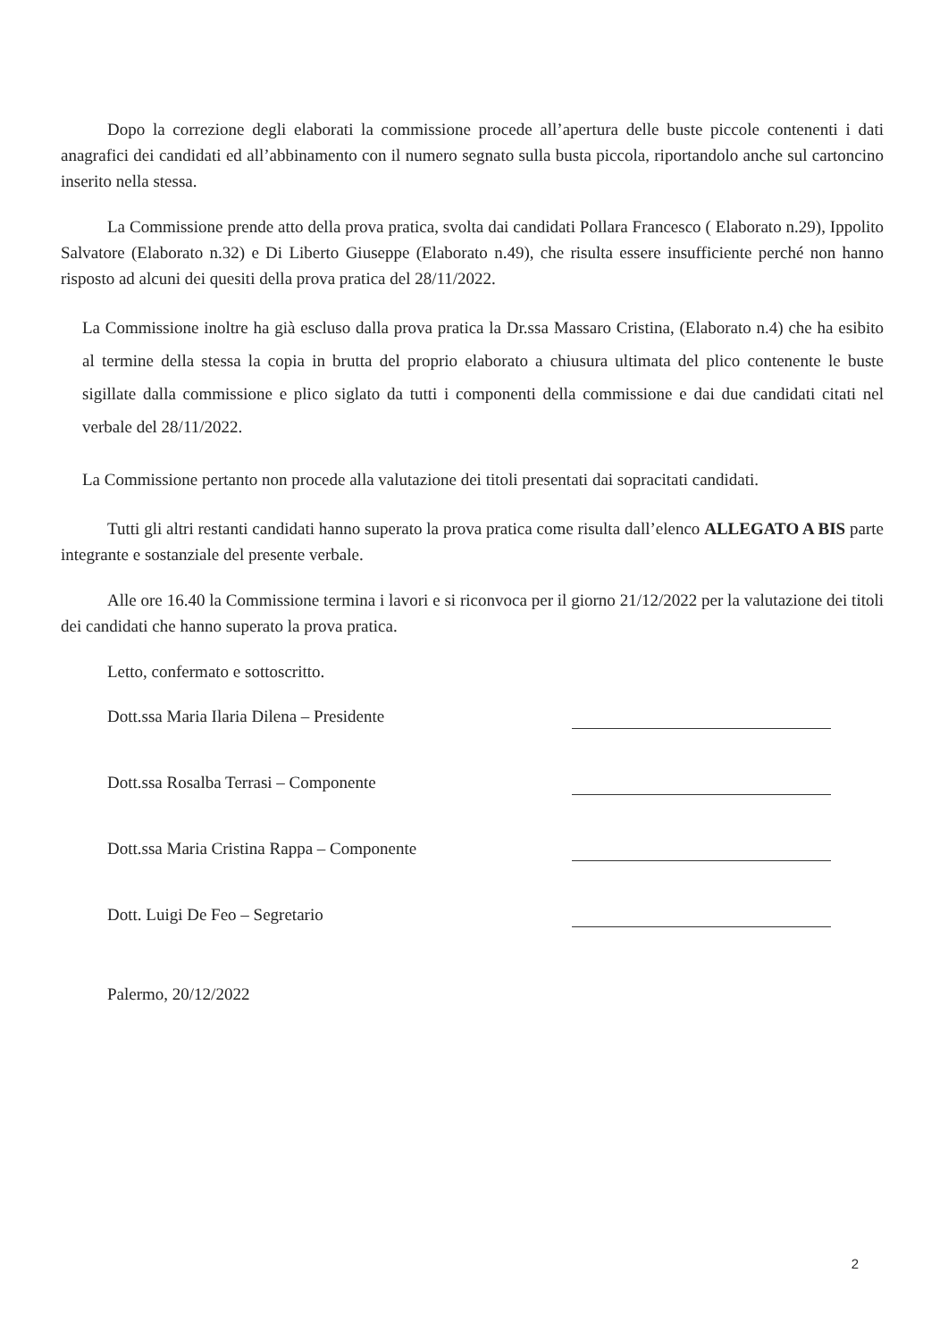Dopo la correzione degli elaborati la commissione procede all’apertura delle buste piccole contenenti i dati anagrafici dei candidati ed all’abbinamento con il numero segnato sulla busta piccola, riportandolo anche sul cartoncino inserito nella stessa.
La Commissione prende atto della prova pratica, svolta dai candidati Pollara Francesco ( Elaborato n.29), Ippolito Salvatore (Elaborato n.32) e Di Liberto Giuseppe (Elaborato n.49), che risulta essere insufficiente perché non hanno risposto ad alcuni dei quesiti della prova pratica del 28/11/2022.
La Commissione inoltre ha già escluso dalla prova pratica la Dr.ssa Massaro Cristina, (Elaborato n.4) che ha esibito al termine della stessa la copia in brutta del proprio elaborato a chiusura ultimata del plico contenente le buste sigillate dalla commissione e plico siglato da tutti i componenti della commissione e dai due candidati citati nel verbale del 28/11/2022.
La Commissione pertanto non procede alla valutazione dei titoli presentati dai sopracitati candidati.
Tutti gli altri restanti candidati hanno superato la prova pratica come risulta dall’elenco ALLEGATO A BIS parte integrante e sostanziale del presente verbale.
Alle ore 16.40 la Commissione termina i lavori e si riconvoca per il giorno 21/12/2022 per la valutazione dei titoli dei candidati che hanno superato la prova pratica.
Letto, confermato e sottoscritto.
Dott.ssa Maria Ilaria Dilena – Presidente
Dott.ssa Rosalba Terrasi – Componente
Dott.ssa Maria Cristina Rappa – Componente
Dott. Luigi De Feo – Segretario
Palermo, 20/12/2022
2